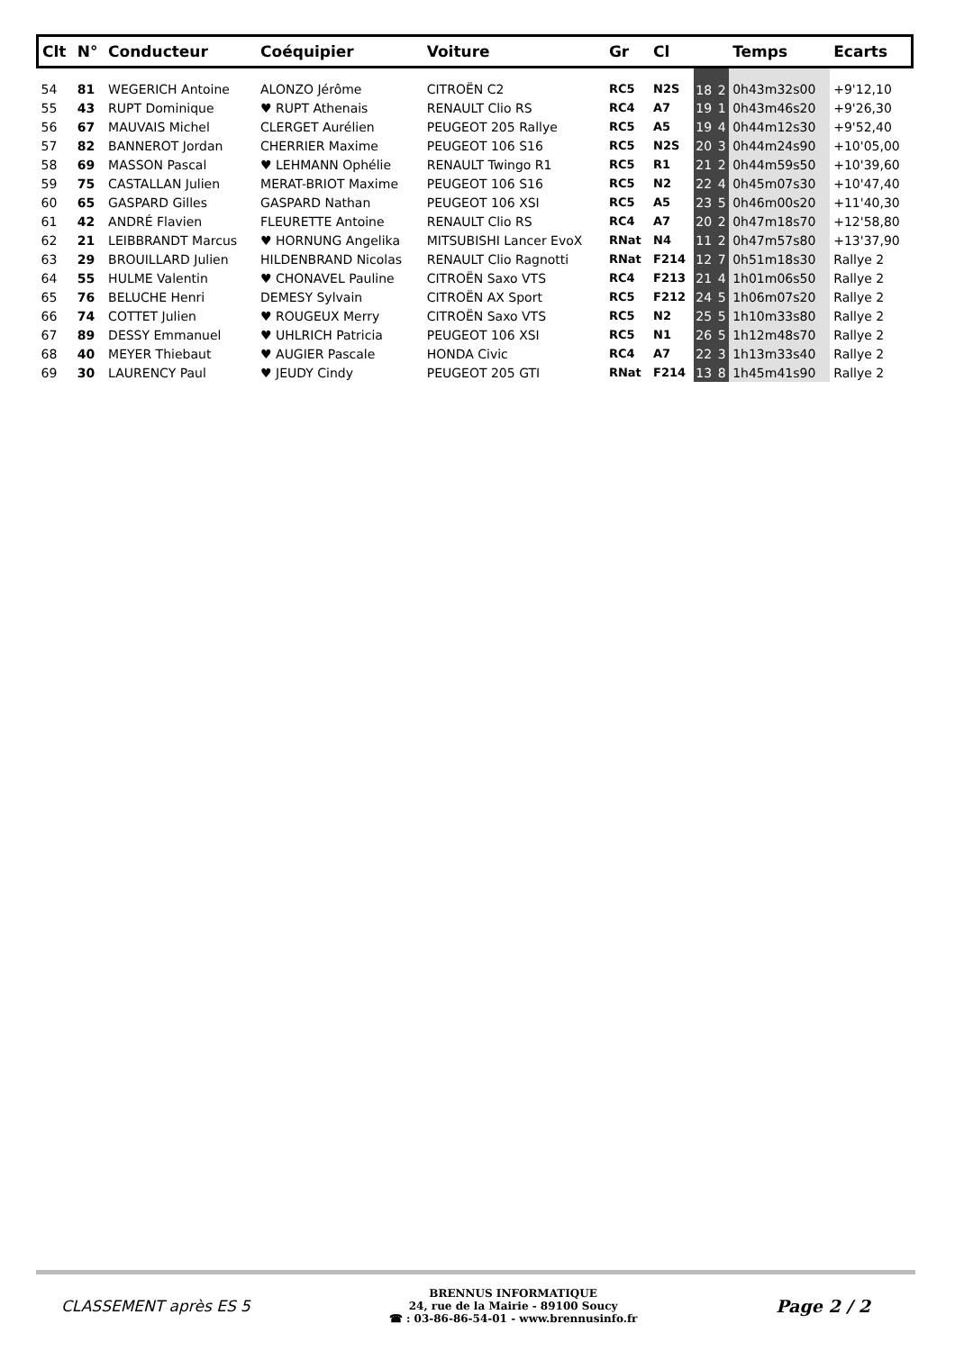| Clt | N° | Conducteur | Coéquipier | Voiture | Gr | Cl | | | Temps | Ecarts |
| --- | --- | --- | --- | --- | --- | --- | --- | --- | --- | --- |
| 54 | 81 | WEGERICH Antoine | ALONZO Jérôme | CITROËN C2 | RC5 | N2S | 18 | 2 | 0h43m32s00 | +9'12,10 |
| 55 | 43 | RUPT Dominique | ♥ RUPT Athenais | RENAULT Clio RS | RC4 | A7 | 19 | 1 | 0h43m46s20 | +9'26,30 |
| 56 | 67 | MAUVAIS Michel | CLERGET Aurélien | PEUGEOT 205 Rallye | RC5 | A5 | 19 | 4 | 0h44m12s30 | +9'52,40 |
| 57 | 82 | BANNEROT Jordan | CHERRIER Maxime | PEUGEOT 106 S16 | RC5 | N2S | 20 | 3 | 0h44m24s90 | +10'05,00 |
| 58 | 69 | MASSON Pascal | ♥ LEHMANN Ophélie | RENAULT Twingo R1 | RC5 | R1 | 21 | 2 | 0h44m59s50 | +10'39,60 |
| 59 | 75 | CASTALLAN Julien | MERAT-BRIOT Maxime | PEUGEOT 106 S16 | RC5 | N2 | 22 | 4 | 0h45m07s30 | +10'47,40 |
| 60 | 65 | GASPARD Gilles | GASPARD Nathan | PEUGEOT 106 XSI | RC5 | A5 | 23 | 5 | 0h46m00s20 | +11'40,30 |
| 61 | 42 | ANDRÉ Flavien | FLEURETTE Antoine | RENAULT Clio RS | RC4 | A7 | 20 | 2 | 0h47m18s70 | +12'58,80 |
| 62 | 21 | LEIBBRANDT Marcus | ♥ HORNUNG Angelika | MITSUBISHI Lancer EvoX | RNat | N4 | 11 | 2 | 0h47m57s80 | +13'37,90 |
| 63 | 29 | BROUILLARD Julien | HILDENBRAND Nicolas | RENAULT Clio Ragnotti | RNat | F214 | 12 | 7 | 0h51m18s30 | Rallye 2 |
| 64 | 55 | HULME Valentin | ♥ CHONAVEL Pauline | CITROËN Saxo VTS | RC4 | F213 | 21 | 4 | 1h01m06s50 | Rallye 2 |
| 65 | 76 | BELUCHE Henri | DEMESY Sylvain | CITROËN AX Sport | RC5 | F212 | 24 | 5 | 1h06m07s20 | Rallye 2 |
| 66 | 74 | COTTET Julien | ♥ ROUGEUX Merry | CITROËN Saxo VTS | RC5 | N2 | 25 | 5 | 1h10m33s80 | Rallye 2 |
| 67 | 89 | DESSY Emmanuel | ♥ UHLRICH Patricia | PEUGEOT 106 XSI | RC5 | N1 | 26 | 5 | 1h12m48s70 | Rallye 2 |
| 68 | 40 | MEYER Thiebaut | ♥ AUGIER Pascale | HONDA Civic | RC4 | A7 | 22 | 3 | 1h13m33s40 | Rallye 2 |
| 69 | 30 | LAURENCY Paul | ♥ JEUDY Cindy | PEUGEOT 205 GTI | RNat | F214 | 13 | 8 | 1h45m41s90 | Rallye 2 |
CLASSEMENT après ES 5
BRENNUS INFORMATIQUE
24, rue de la Mairie - 89100 Soucy
☎ : 03-86-86-54-01 - www.brennusinfo.fr
Page 2 / 2